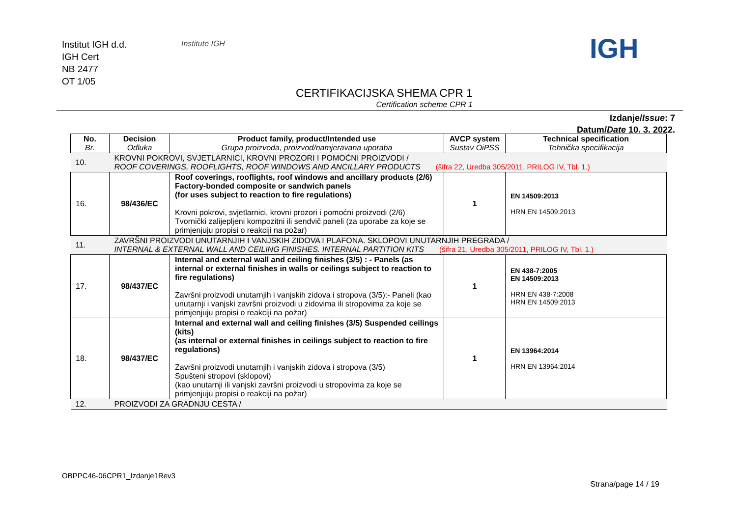Institut IGH d.d.
IGH Cert
NB 2477
OT 1/05
Institute IGH IGH
CERTIFIKACIJSKA SHEMA CPR 1
Certification scheme CPR 1
Izdanje/Issue: 7
Datum/Date 10. 3. 2022.
| No. Br. | Decision Odluka | Product family, product/Intended use Grupa proizvoda, proizvod/namjeravana uporaba | AVCP system Sustav OiPSS | Technical specification Tehnička specifikacija |
| --- | --- | --- | --- | --- |
| 10. | KROVNI POKROVI, SVJETLARNICI, KROVNI PROZORI I POMOĆNI PROIZVODI / ROOF COVERINGS, ROOFLIGHTS, ROOF WINDOWS AND ANCILLARY PRODUCTS (šifra 22, Uredba 305/2011, PRILOG IV, Tbl. 1.) | | | |
| 16. | 98/436/EC | Roof coverings, rooflights, roof windows and ancillary products (2/6) Factory-bonded composite or sandwich panels (for uses subject to reaction to fire regulations) Krovni pokrovi, svjetlarnici, krovni prozori i pomoćni proizvodi (2/6) Tvornički zalijepljeni kompozitni ili sendvič paneli (za uporabe za koje se primjenjuju propisi o reakciji na požar) | 1 | EN 14509:2013 HRN EN 14509:2013 |
| 11. | ZAVRŠNI PROIZVODI UNUTARNJIH I VANJSKIH ZIDOVA I PLAFONA. SKLOPOVI UNUTARNJIH PREGRADA / INTERNAL & EXTERNAL WALL AND CEILING FINISHES. INTERNAL PARTITION KITS (šifra 21, Uredba 305/2011, PRILOG IV, Tbl. 1.) | | | |
| 17. | 98/437/EC | Internal and external wall and ceiling finishes (3/5) : - Panels (as internal or external finishes in walls or ceilings subject to reaction to fire regulations) Završni proizvodi unutarnjih i vanjskih zidova i stropova (3/5):- Paneli (kao unutarnji i vanjski završni proizvodi u zidovima ili stropovima za koje se primjenjuju propisi o reakciji na požar) | 1 | EN 438-7:2005 EN 14509:2013 HRN EN 438-7:2008 HRN EN 14509:2013 |
| 18. | 98/437/EC | Internal and external wall and ceiling finishes (3/5) Suspended ceilings (kits) (as internal or external finishes in ceilings subject to reaction to fire regulations) Završni proizvodi unutarnjih i vanjskih zidova i stropova (3/5) Spušteni stropovi (sklopovi) (kao unutarnji ili vanjski završni proizvodi u stropovima za koje se primjenjuju propisi o reakciji na požar) | 1 | EN 13964:2014 HRN EN 13964:2014 |
| 12. | PROIZVODI ZA GRADNJU CESTA / | | | |
OBPPC46-06CPR1_Izdanje1Rev3
Strana/page 14 / 19